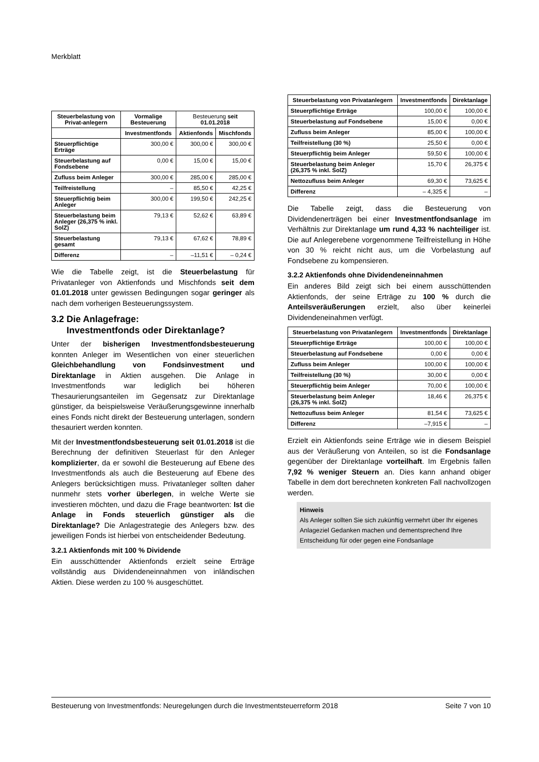Merkblatt
| Steuerbelastung von Privat-anlegern | Vormalige Besteuerung | Besteuerung seit 01.01.2018 | |
| --- | --- | --- | --- |
| | Investmentfonds | Aktienfonds | Mischfonds |
| Steuerpflichtige Erträge | 300,00 € | 300,00 € | 300,00 € |
| Steuerbelastung auf Fondsebene | 0,00 € | 15,00 € | 15,00 € |
| Zufluss beim Anleger | 300,00 € | 285,00 € | 285,00 € |
| Teilfreistellung | – | 85,50 € | 42,25 € |
| Steuerpflichtig beim Anleger | 300,00 € | 199,50 € | 242,25 € |
| Steuerbelastung beim Anleger (26,375 % inkl. SolZ) | 79,13 € | 52,62 € | 63,89 € |
| Steuerbelastung gesamt | 79,13 € | 67,62 € | 78,89 € |
| Differenz | – | –11,51 € | – 0,24 € |
Wie die Tabelle zeigt, ist die Steuerbelastung für Privatanleger von Aktienfonds und Mischfonds seit dem 01.01.2018 unter gewissen Bedingungen sogar geringer als nach dem vorherigen Besteuerungssystem.
3.2 Die Anlagefrage:
Investmentfonds oder Direktanlage?
Unter der bisherigen Investmentfondsbesteuerung konnten Anleger im Wesentlichen von einer steuerlichen Gleichbehandlung von Fondsinvestment und Direktanlage in Aktien ausgehen. Die Anlage in Investmentfonds war lediglich bei höheren Thesaurierungsanteilen im Gegensatz zur Direktanlage günstiger, da beispielsweise Veräußerungsgewinne innerhalb eines Fonds nicht direkt der Besteuerung unterlagen, sondern thesauriert werden konnten.
Mit der Investmentfondsbesteuerung seit 01.01.2018 ist die Berechnung der definitiven Steuerlast für den Anleger komplizierter, da er sowohl die Besteuerung auf Ebene des Investmentfonds als auch die Besteuerung auf Ebene des Anlegers berücksichtigen muss. Privatanleger sollten daher nunmehr stets vorher überlegen, in welche Werte sie investieren möchten, und dazu die Frage beantworten: Ist die Anlage in Fonds steuerlich günstiger als die Direktanlage? Die Anlagestrategie des Anlegers bzw. des jeweiligen Fonds ist hierbei von entscheidender Bedeutung.
3.2.1 Aktienfonds mit 100 % Dividende
Ein ausschüttender Aktienfonds erzielt seine Erträge vollständig aus Dividendeneinnahmen von inländischen Aktien. Diese werden zu 100 % ausgeschüttet.
| Steuerbelastung von Privatanlegern | Investmentfonds | Direktanlage |
| --- | --- | --- |
| Steuerpflichtige Erträge | 100,00 € | 100,00 € |
| Steuerbelastung auf Fondsebene | 15,00 € | 0,00 € |
| Zufluss beim Anleger | 85,00 € | 100,00 € |
| Teilfreistellung (30 %) | 25,50 € | 0,00 € |
| Steuerpflichtig beim Anleger | 59,50 € | 100,00 € |
| Steuerbelastung beim Anleger (26,375 % inkl. SolZ) | 15,70 € | 26,375 € |
| Nettozufluss beim Anleger | 69,30 € | 73,625 € |
| Differenz | – 4,325 € | – |
Die Tabelle zeigt, dass die Besteuerung von Dividendenerträgen bei einer Investmentfondsanlage im Verhältnis zur Direktanlage um rund 4,33 % nachteiliger ist. Die auf Anlegerebene vorgenommene Teilfreistellung in Höhe von 30 % reicht nicht aus, um die Vorbelastung auf Fondsebene zu kompensieren.
3.2.2 Aktienfonds ohne Dividendeneinnahmen
Ein anderes Bild zeigt sich bei einem ausschüttenden Aktienfonds, der seine Erträge zu 100 % durch die Anteilsveräußerungen erzielt, also über keinerlei Dividendeneinahmen verfügt.
| Steuerbelastung von Privatanlegern | Investmentfonds | Direktanlage |
| --- | --- | --- |
| Steuerpflichtige Erträge | 100,00 € | 100,00 € |
| Steuerbelastung auf Fondsebene | 0,00 € | 0,00 € |
| Zufluss beim Anleger | 100,00 € | 100,00 € |
| Teilfreistellung (30 %) | 30,00 € | 0,00 € |
| Steuerpflichtig beim Anleger | 70,00 € | 100,00 € |
| Steuerbelastung beim Anleger (26,375 % inkl. SolZ) | 18,46 € | 26,375 € |
| Nettozufluss beim Anleger | 81,54 € | 73,625 € |
| Differenz | –7,915 € | – |
Erzielt ein Aktienfonds seine Erträge wie in diesem Beispiel aus der Veräußerung von Anteilen, so ist die Fondsanlage gegenüber der Direktanlage vorteilhaft. Im Ergebnis fallen 7,92 % weniger Steuern an. Dies kann anhand obiger Tabelle in dem dort berechneten konkreten Fall nachvollzogen werden.
Hinweis
Als Anleger sollten Sie sich zukünftig vermehrt über Ihr eigenes Anlageziel Gedanken machen und dementsprechend Ihre Entscheidung für oder gegen eine Fondsanlage
Besteuerung von Investmentfonds: Neuregelungen durch die Investmentsteuerreform 2018 Seite 7 von 10